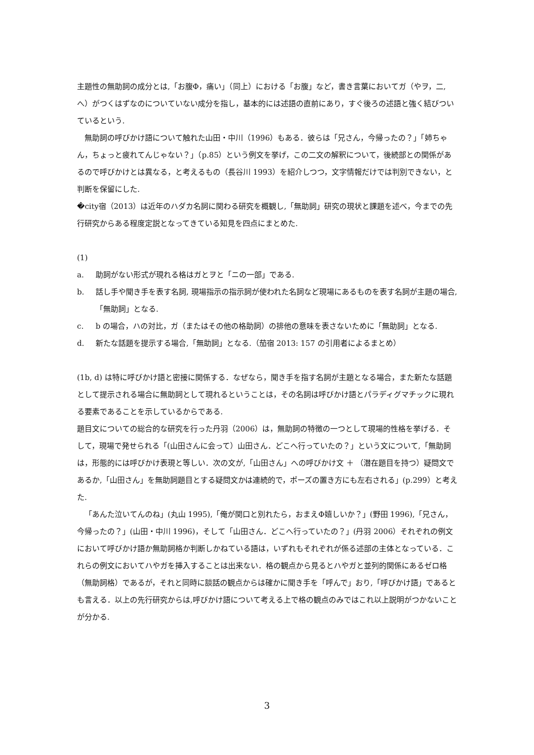主題性の無助詞の成分とは,「お腹Φ，痛い」（同上）における「お腹」など，書き言葉においてガ（やヲ，二, へ）がつくはずなのについていない成分を指し，基本的には述語の直前にあり，すぐ後ろの述語と強く結びついているという.
無助詞の呼びかけ語について触れた山田・中川（1996）もある．彼らは「兄さん，今帰ったの？」「姉ちゃん，ちょっと疲れてんじゃない？」（p.85）という例文を挙げ，この二文の解釈について，後続部との関係があるので呼びかけとは異なる，と考えるもの（長谷川 1993）を紹介しつつ，文字情報だけでは判別できない，と判断を保留にした.
�city宿（2013）は近年のハダカ名詞に関わる研究を概観し,「無助詞」研究の現状と課題を述べ，今までの先行研究からある程度定説となってきている知見を四点にまとめた.
(1)
a. 助詞がない形式が現れる格はガとヲと「ニの一部」である.
b. 話し手や聞き手を表す名詞, 現場指示の指示詞が使われた名詞など現場にあるものを表す名詞が主題の場合,「無助詞」となる.
c. b の場合，ハの対比，ガ（またはその他の格助詞）の排他の意味を表さないために「無助詞」となる.
d. 新たな話題を提示する場合,「無助詞」となる.（茄宿 2013: 157 の引用者によるまとめ）
(1b, d) は特に呼びかけ語と密接に関係する．なぜなら，聞き手を指す名詞が主題となる場合，また新たな話題として提示される場合に無助詞として現れるということは，その名詞は呼びかけ語とパラディグマチックに現れる要素であることを示しているからである.
題目文についての総合的な研究を行った丹羽（2006）は，無助詞の特徴の一つとして現場的性格を挙げる．そして，現場で発せられる「(山田さんに会って）山田さん．どこへ行っていたの？」という文について,「無助詞は，形態的には呼びかけ表現と等しい．次の文が,「山田さん」への呼びかけ文 ＋ （潜在題目を持つ）疑問文であるか,「山田さん」を無助詞題目とする疑問文かは連続的で，ポーズの置き方にも左右される」(p.299）と考えた.
「あんた泣いてんのね」(丸山 1995),「俺が関口と別れたら，おまえΦ嬉しいか？」(野田 1996),「兄さん，今帰ったの？」(山田・中川 1996)，そして「山田さん．どこへ行っていたの？」(丹羽 2006）それぞれの例文において呼びかけ語か無助詞格か判断しかねている語は，いずれもそれぞれが係る述部の主体となっている．これらの例文においてハやガを挿入することは出来ない．格の観点から見るとハやガと並列的関係にあるゼロ格（無助詞格）であるが，それと同時に談話の観点からは確かに聞き手を「呼んで」おり,「呼びかけ語」であるとも言える．以上の先行研究からは,呼びかけ語について考える上で格の観点のみではこれ以上説明がつかないことが分かる.
3